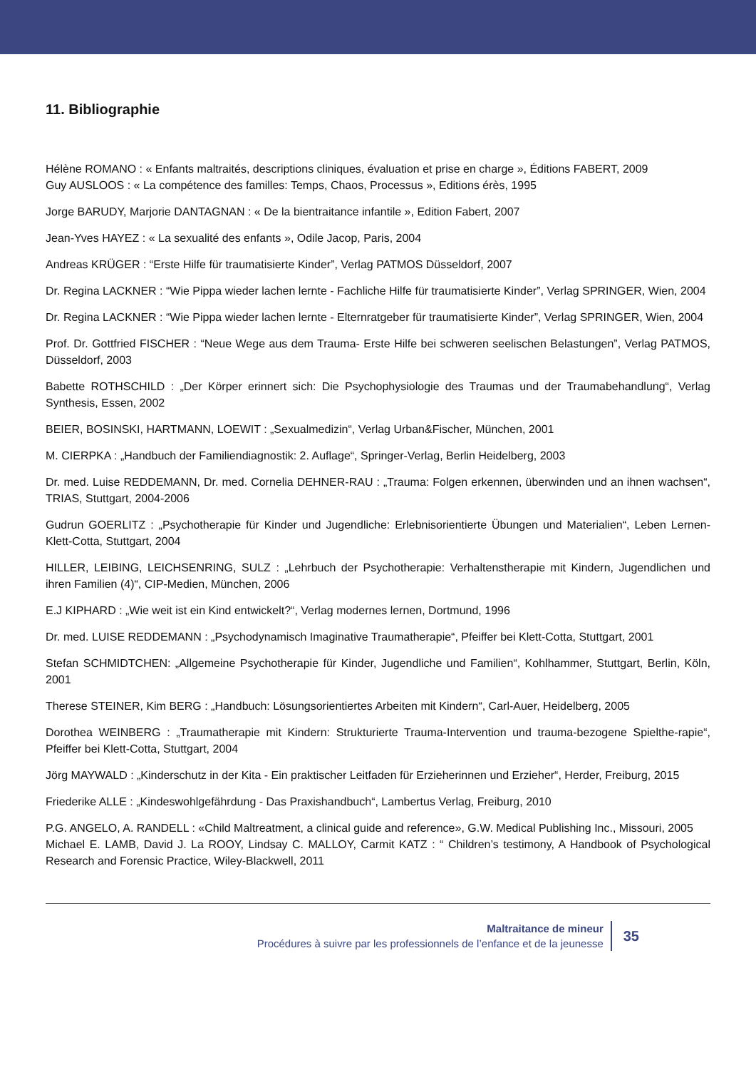11. Bibliographie
Hélène ROMANO : « Enfants maltraités, descriptions cliniques, évaluation et prise en charge », Éditions FABERT, 2009
Guy AUSLOOS : « La compétence des familles: Temps, Chaos, Processus », Editions érès, 1995
Jorge BARUDY, Marjorie DANTAGNAN : « De la bientraitance infantile », Edition Fabert, 2007
Jean-Yves HAYEZ : « La sexualité des enfants », Odile Jacop, Paris, 2004
Andreas KRÜGER : “Erste Hilfe für traumatisierte Kinder”, Verlag PATMOS Düsseldorf, 2007
Dr. Regina LACKNER : “Wie Pippa wieder lachen lernte - Fachliche Hilfe für traumatisierte Kinder”, Verlag SPRINGER, Wien, 2004
Dr. Regina LACKNER : “Wie Pippa wieder lachen lernte - Elternratgeber für traumatisierte Kinder”, Verlag SPRINGER, Wien, 2004
Prof. Dr. Gottfried FISCHER : “Neue Wege aus dem Trauma- Erste Hilfe bei schweren seelischen Belastungen”, Verlag PATMOS, Düsseldorf, 2003
Babette ROTHSCHILD : „Der Körper erinnert sich: Die Psychophysiologie des Traumas und der Traumabehandlung“, Verlag Synthesis, Essen, 2002
BEIER, BOSINSKI, HARTMANN, LOEWIT : „Sexualmedizin“, Verlag Urban&Fischer, München, 2001
M. CIERPKA : „Handbuch der Familiendiagnostik: 2. Auflage“, Springer-Verlag, Berlin Heidelberg, 2003
Dr. med. Luise REDDEMANN, Dr. med. Cornelia DEHNER-RAU : „Trauma: Folgen erkennen, überwinden und an ihnen wachsen“, TRIAS, Stuttgart, 2004-2006
Gudrun GOERLITZ : „Psychotherapie für Kinder und Jugendliche: Erlebnisorientierte Übungen und Materialien“, Leben Lernen-Klett-Cotta, Stuttgart, 2004
HILLER, LEIBING, LEICHSENRING, SULZ : „Lehrbuch der Psychotherapie: Verhaltenstherapie mit Kindern, Jugendlichen und ihren Familien (4)“, CIP-Medien, München, 2006
E.J KIPHARD : „Wie weit ist ein Kind entwickelt?“, Verlag modernes lernen, Dortmund, 1996
Dr. med. LUISE REDDEMANN : „Psychodynamisch Imaginative Traumatherapie“, Pfeiffer bei Klett-Cotta, Stuttgart, 2001
Stefan SCHMIDTCHEN: „Allgemeine Psychotherapie für Kinder, Jugendliche und Familien“, Kohlhammer, Stuttgart, Berlin, Köln, 2001
Therese STEINER, Kim BERG : „Handbuch: Lösungsorientiertes Arbeiten mit Kindern“, Carl-Auer, Heidelberg, 2005
Dorothea WEINBERG : „Traumatherapie mit Kindern: Strukturierte Trauma-Intervention und trauma-bezogene Spielthe-rapie“, Pfeiffer bei Klett-Cotta, Stuttgart, 2004
Jörg MAYWALD : „Kinderschutz in der Kita - Ein praktischer Leitfaden für Erzieherinnen und Erzieher“, Herder, Freiburg, 2015
Friederike ALLE : „Kindeswohlgefährdung - Das Praxishandbuch“, Lambertus Verlag, Freiburg, 2010
P.G. ANGELO, A. RANDELL : «Child Maltreatment, a clinical guide and reference», G.W. Medical Publishing Inc., Missouri, 2005
Michael E. LAMB, David J. La ROOY, Lindsay C. MALLOY, Carmit KATZ : “ Children’s testimony, A Handbook of Psychological Research and Forensic Practice, Wiley-Blackwell, 2011
Maltraitance de mineur
Procédures à suivre par les professionnels de l’enfance et de la jeunesse
35